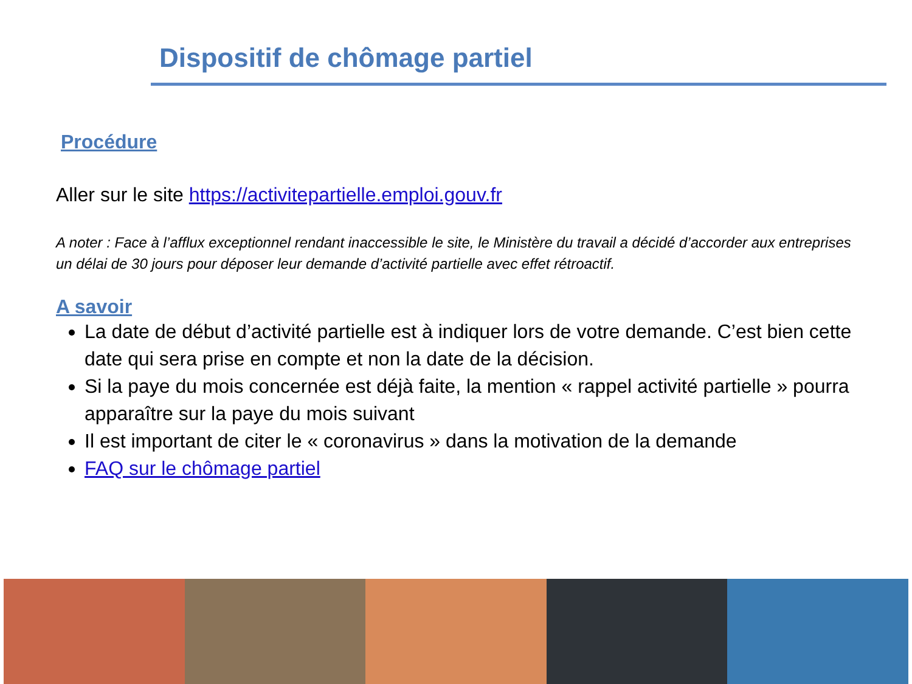Dispositif de chômage partiel
Procédure
Aller sur le site https://activitepartielle.emploi.gouv.fr
A noter : Face à l’afflux exceptionnel rendant inaccessible le site, le Ministère du travail a décidé d’accorder aux entreprises un délai de 30 jours pour déposer leur demande d’activité partielle avec effet rétroactif.
A savoir
La date de début d’activité partielle est à indiquer lors de votre demande. C’est bien cette date qui sera prise en compte et non la date de la décision.
Si la paye du mois concernée est déjà faite, la mention « rappel activité partielle » pourra apparaître sur la paye du mois suivant
Il est important de citer le « coronavirus » dans la motivation de la demande
FAQ sur le chômage partiel